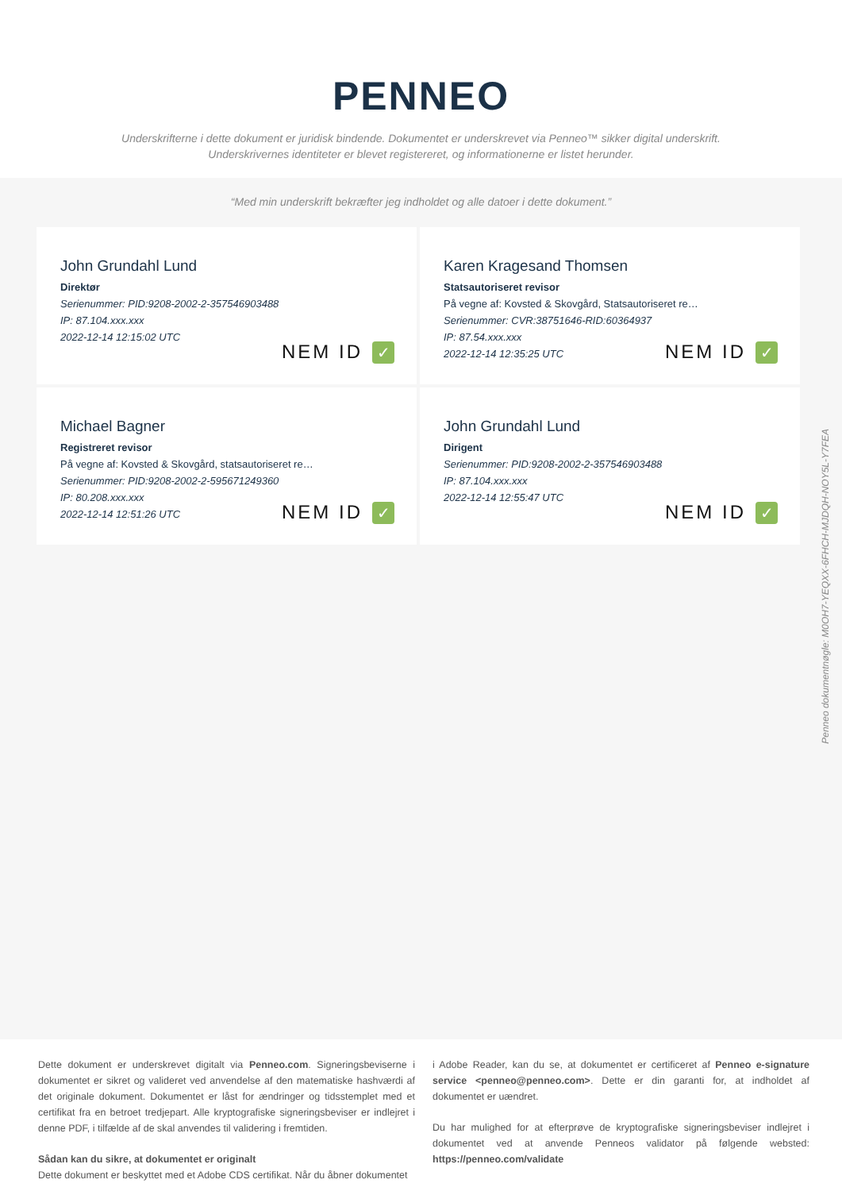PENNEO
Underskrifterne i dette dokument er juridisk bindende. Dokumentet er underskrevet via Penneo™ sikker digital underskrift.
Underskrivernes identiteter er blevet registereret, og informationerne er listet herunder.
“Med min underskrift bekræfter jeg indholdet og alle datoer i dette dokument.”
John Grundahl Lund
Direktør
Serienummer: PID:9208-2002-2-357546903488
IP: 87.104.xxx.xxx
2022-12-14 12:15:02 UTC
NEM ID ✓
Karen Kragesand Thomsen
Statsautoriseret revisor
På vegne af: Kovsted & Skovgård, Statsautoriseret re…
Serienummer: CVR:38751646-RID:60364937
IP: 87.54.xxx.xxx
2022-12-14 12:35:25 UTC
NEM ID ✓
Michael Bagner
Registreret revisor
På vegne af: Kovsted & Skovgård, statsautoriseret re…
Serienummer: PID:9208-2002-2-595671249360
IP: 80.208.xxx.xxx
2022-12-14 12:51:26 UTC
NEM ID ✓
John Grundahl Lund
Dirigent
Serienummer: PID:9208-2002-2-357546903488
IP: 87.104.xxx.xxx
2022-12-14 12:55:47 UTC
NEM ID ✓
Penneo dokumentnøgle: M0OH7-YEQXX-6FHCH-MJDQH-NOY5L-Y7FEA
Dette dokument er underskrevet digitalt via Penneo.com. Signeringsbeviserne i dokumentet er sikret og valideret ved anvendelse af den matematiske hashværdi af det originale dokument. Dokumentet er låst for ændringer og tidsstemplet med et certifikat fra en betroet tredjepart. Alle kryptografiske signeringsbeviser er indlejret i denne PDF, i tilfælde af de skal anvendes til validering i fremtiden.
Sådan kan du sikre, at dokumentet er originalt
Dette dokument er beskyttet med et Adobe CDS certifikat. Når du åbner dokumentet
i Adobe Reader, kan du se, at dokumentet er certificeret af Penneo e-signature service <penneo@penneo.com>. Dette er din garanti for, at indholdet af dokumentet er uændret.
Du har mulighed for at efterprøve de kryptografiske signeringsbeviser indlejret i dokumentet ved at anvende Penneos validator på følgende websted: https://penneo.com/validate